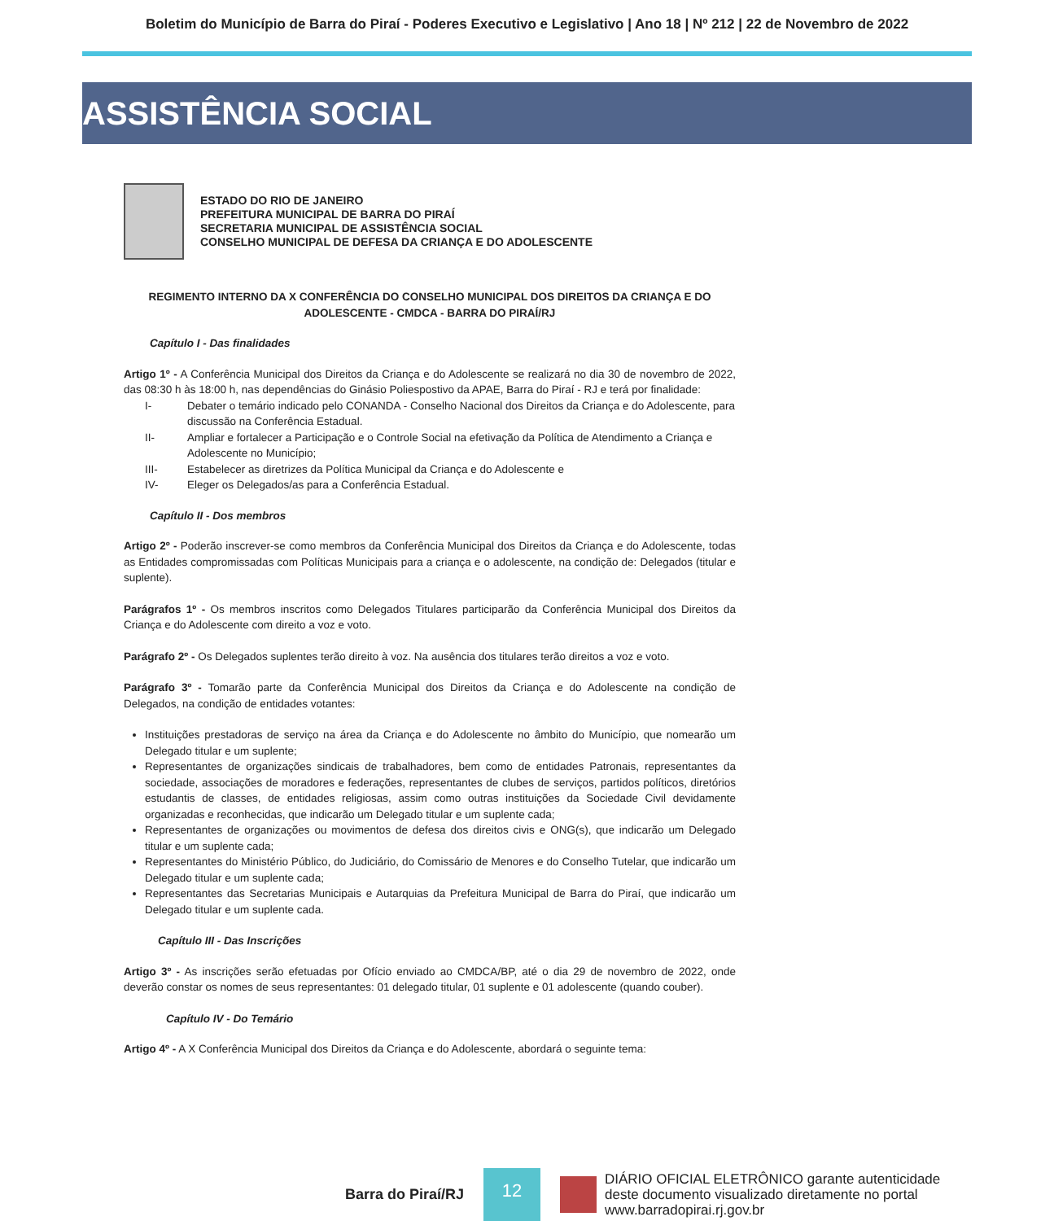Boletim do Município de Barra do Piraí - Poderes Executivo e Legislativo | Ano 18 | Nº 212 | 22 de Novembro de 2022
ASSISTÊNCIA SOCIAL
ESTADO DO RIO DE JANEIRO
PREFEITURA MUNICIPAL DE BARRA DO PIRAÍ
SECRETARIA MUNICIPAL DE ASSISTÊNCIA SOCIAL
CONSELHO MUNICIPAL DE DEFESA DA CRIANÇA E DO ADOLESCENTE
REGIMENTO INTERNO DA X CONFERÊNCIA DO CONSELHO MUNICIPAL DOS DIREITOS DA CRIANÇA E DO ADOLESCENTE - CMDCA - BARRA DO PIRAÍ/RJ
Capítulo I - Das finalidades
Artigo 1º - A Conferência Municipal dos Direitos da Criança e do Adolescente se realizará no dia 30 de novembro de 2022, das 08:30 h às 18:00 h, nas dependências do Ginásio Poliespostivo da APAE, Barra do Piraí - RJ e terá por finalidade:
I- Debater o temário indicado pelo CONANDA - Conselho Nacional dos Direitos da Criança e do Adolescente, para discussão na Conferência Estadual.
II- Ampliar e fortalecer a Participação e o Controle Social na efetivação da Política de Atendimento a Criança e Adolescente no Município;
III- Estabelecer as diretrizes da Política Municipal da Criança e do Adolescente e
IV- Eleger os Delegados/as para a Conferência Estadual.
Capítulo II - Dos membros
Artigo 2º - Poderão inscrever-se como membros da Conferência Municipal dos Direitos da Criança e do Adolescente, todas as Entidades compromissadas com Políticas Municipais para a criança e o adolescente, na condição de: Delegados (titular e suplente).
Parágrafos 1º - Os membros inscritos como Delegados Titulares participarão da Conferência Municipal dos Direitos da Criança e do Adolescente com direito a voz e voto.
Parágrafo 2º - Os Delegados suplentes terão direito à voz. Na ausência dos titulares terão direitos a voz e voto.
Parágrafo 3º - Tomarão parte da Conferência Municipal dos Direitos da Criança e do Adolescente na condição de Delegados, na condição de entidades votantes:
Instituições prestadoras de serviço na área da Criança e do Adolescente no âmbito do Município, que nomearão um Delegado titular e um suplente;
Representantes de organizações sindicais de trabalhadores, bem como de entidades Patronais, representantes da sociedade, associações de moradores e federações, representantes de clubes de serviços, partidos políticos, diretórios estudantis de classes, de entidades religiosas, assim como outras instituições da Sociedade Civil devidamente organizadas e reconhecidas, que indicarão um Delegado titular e um suplente cada;
Representantes de organizações ou movimentos de defesa dos direitos civis e ONG(s), que indicarão um Delegado titular e um suplente cada;
Representantes do Ministério Público, do Judiciário, do Comissário de Menores e do Conselho Tutelar, que indicarão um Delegado titular e um suplente cada;
Representantes das Secretarias Municipais e Autarquias da Prefeitura Municipal de Barra do Piraí, que indicarão um Delegado titular e um suplente cada.
Capítulo III - Das Inscrições
Artigo 3º - As inscrições serão efetuadas por Ofício enviado ao CMDCA/BP, até o dia 29 de novembro de 2022, onde deverão constar os nomes de seus representantes: 01 delegado titular, 01 suplente e 01 adolescente (quando couber).
Capítulo IV - Do Temário
Artigo 4º - A X Conferência Municipal dos Direitos da Criança e do Adolescente, abordará o seguinte tema:
Barra do Piraí/RJ
12
DIÁRIO OFICIAL ELETRÔNICO garante autenticidade
deste documento visualizado diretamente no portal
www.barradopirai.rj.gov.br